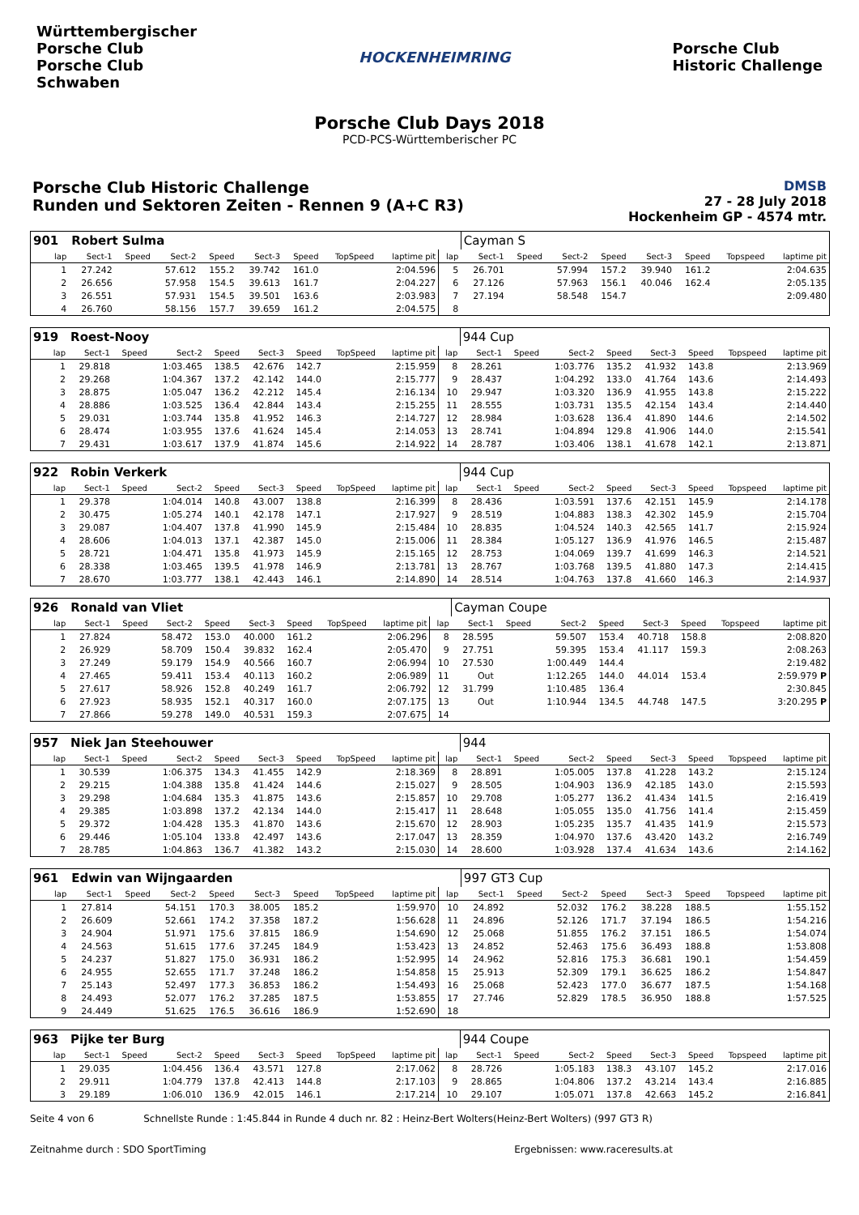Württembergischer
Porsche Club
Porsche Club
Schwaben
HOCKENHEIMRING
Porsche Club
Historic Challenge
Porsche Club Days 2018
PCD-PCS-Württemberischer PC
Porsche Club Historic Challenge
Runden und Sektoren Zeiten - Rennen 9 (A+C R3)
DMSB
27 - 28 July 2018
Hockenheim GP - 4574 mtr.
| 901 | Robert Sulma | | | | | | | | | Cayman S | | | | | | | |
| lap | Sect-1 | Speed | Sect-2 | Speed | Sect-3 | Speed | TopSpeed | laptime pit | lap | Sect-1 | Speed | Sect-2 | Speed | Sect-3 | Speed | Topspeed | laptime pit |
| 1 | 27.242 | | 57.612 | 155.2 | 39.742 | 161.0 | | 2:04.596 | 5 | 26.701 | | 57.994 | 157.2 | 39.940 | 161.2 | | 2:04.635 |
| 2 | 26.656 | | 57.958 | 154.5 | 39.613 | 161.7 | | 2:04.227 | 6 | 27.126 | | 57.963 | 156.1 | 40.046 | 162.4 | | 2:05.135 |
| 3 | 26.551 | | 57.931 | 154.5 | 39.501 | 163.6 | | 2:03.983 | 7 | 27.194 | | 58.548 | 154.7 | | | | 2:09.480 |
| 4 | 26.760 | | 58.156 | 157.7 | 39.659 | 161.2 | | 2:04.575 | 8 | | | | | | | | |
| 919 | Roest-Nooy | | | | | | | | | 944 Cup | | | | | | | |
| lap | Sect-1 | Speed | Sect-2 | Speed | Sect-3 | Speed | TopSpeed | laptime pit | lap | Sect-1 | Speed | Sect-2 | Speed | Sect-3 | Speed | Topspeed | laptime pit |
| 1 | 29.818 | | 1:03.465 | 138.5 | 42.676 | 142.7 | | 2:15.959 | 8 | 28.261 | | 1:03.776 | 135.2 | 41.932 | 143.8 | | 2:13.969 |
| 2 | 29.268 | | 1:04.367 | 137.2 | 42.142 | 144.0 | | 2:15.777 | 9 | 28.437 | | 1:04.292 | 133.0 | 41.764 | 143.6 | | 2:14.493 |
| 3 | 28.875 | | 1:05.047 | 136.2 | 42.212 | 145.4 | | 2:16.134 | 10 | 29.947 | | 1:03.320 | 136.9 | 41.955 | 143.8 | | 2:15.222 |
| 4 | 28.886 | | 1:03.525 | 136.4 | 42.844 | 143.4 | | 2:15.255 | 11 | 28.555 | | 1:03.731 | 135.5 | 42.154 | 143.4 | | 2:14.440 |
| 5 | 29.031 | | 1:03.744 | 135.8 | 41.952 | 146.3 | | 2:14.727 | 12 | 28.984 | | 1:03.628 | 136.4 | 41.890 | 144.6 | | 2:14.502 |
| 6 | 28.474 | | 1:03.955 | 137.6 | 41.624 | 145.4 | | 2:14.053 | 13 | 28.741 | | 1:04.894 | 129.8 | 41.906 | 144.0 | | 2:15.541 |
| 7 | 29.431 | | 1:03.617 | 137.9 | 41.874 | 145.6 | | 2:14.922 | 14 | 28.787 | | 1:03.406 | 138.1 | 41.678 | 142.1 | | 2:13.871 |
| 922 | Robin Verkerk | | | | | | | | | 944 Cup | | | | | | | |
| lap | Sect-1 | Speed | Sect-2 | Speed | Sect-3 | Speed | TopSpeed | laptime pit | lap | Sect-1 | Speed | Sect-2 | Speed | Sect-3 | Speed | Topspeed | laptime pit |
| 1 | 29.378 | | 1:04.014 | 140.8 | 43.007 | 138.8 | | 2:16.399 | 8 | 28.436 | | 1:03.591 | 137.6 | 42.151 | 145.9 | | 2:14.178 |
| 2 | 30.475 | | 1:05.274 | 140.1 | 42.178 | 147.1 | | 2:17.927 | 9 | 28.519 | | 1:04.883 | 138.3 | 42.302 | 145.9 | | 2:15.704 |
| 3 | 29.087 | | 1:04.407 | 137.8 | 41.990 | 145.9 | | 2:15.484 | 10 | 28.835 | | 1:04.524 | 140.3 | 42.565 | 141.7 | | 2:15.924 |
| 4 | 28.606 | | 1:04.013 | 137.1 | 42.387 | 145.0 | | 2:15.006 | 11 | 28.384 | | 1:05.127 | 136.9 | 41.976 | 146.5 | | 2:15.487 |
| 5 | 28.721 | | 1:04.471 | 135.8 | 41.973 | 145.9 | | 2:15.165 | 12 | 28.753 | | 1:04.069 | 139.7 | 41.699 | 146.3 | | 2:14.521 |
| 6 | 28.338 | | 1:03.465 | 139.5 | 41.978 | 146.9 | | 2:13.781 | 13 | 28.767 | | 1:03.768 | 139.5 | 41.880 | 147.3 | | 2:14.415 |
| 7 | 28.670 | | 1:03.777 | 138.1 | 42.443 | 146.1 | | 2:14.890 | 14 | 28.514 | | 1:04.763 | 137.8 | 41.660 | 146.3 | | 2:14.937 |
| 926 | Ronald van Vliet | | | | | | | | | Cayman Coupe | | | | | | | |
| lap | Sect-1 | Speed | Sect-2 | Speed | Sect-3 | Speed | TopSpeed | laptime pit | lap | Sect-1 | Speed | Sect-2 | Speed | Sect-3 | Speed | Topspeed | laptime pit |
| 1 | 27.824 | | 58.472 | 153.0 | 40.000 | 161.2 | | 2:06.296 | 8 | 28.595 | | 59.507 | 153.4 | 40.718 | 158.8 | | 2:08.820 |
| 2 | 26.929 | | 58.709 | 150.4 | 39.832 | 162.4 | | 2:05.470 | 9 | 27.751 | | 59.395 | 153.4 | 41.117 | 159.3 | | 2:08.263 |
| 3 | 27.249 | | 59.179 | 154.9 | 40.566 | 160.7 | | 2:06.994 | 10 | 27.530 | | 1:00.449 | 144.4 | | | | 2:19.482 |
| 4 | 27.465 | | 59.411 | 153.4 | 40.113 | 160.2 | | 2:06.989 | 11 | Out | | 1:12.265 | 144.0 | 44.014 | 153.4 | | 2:59.979 P |
| 5 | 27.617 | | 58.926 | 152.8 | 40.249 | 161.7 | | 2:06.792 | 12 | 31.799 | | 1:10.485 | 136.4 | | | | 2:30.845 |
| 6 | 27.923 | | 58.935 | 152.1 | 40.317 | 160.0 | | 2:07.175 | 13 | Out | | 1:10.944 | 134.5 | 44.748 | 147.5 | | 3:20.295 P |
| 7 | 27.866 | | 59.278 | 149.0 | 40.531 | 159.3 | | 2:07.675 | 14 | | | | | | | | |
| 957 | Niek Jan Steehouwer | | | | | | | | | 944 | | | | | | | |
| lap | Sect-1 | Speed | Sect-2 | Speed | Sect-3 | Speed | TopSpeed | laptime pit | lap | Sect-1 | Speed | Sect-2 | Speed | Sect-3 | Speed | Topspeed | laptime pit |
| 1 | 30.539 | | 1:06.375 | 134.3 | 41.455 | 142.9 | | 2:18.369 | 8 | 28.891 | | 1:05.005 | 137.8 | 41.228 | 143.2 | | 2:15.124 |
| 2 | 29.215 | | 1:04.388 | 135.8 | 41.424 | 144.6 | | 2:15.027 | 9 | 28.505 | | 1:04.903 | 136.9 | 42.185 | 143.0 | | 2:15.593 |
| 3 | 29.298 | | 1:04.684 | 135.3 | 41.875 | 143.6 | | 2:15.857 | 10 | 29.708 | | 1:05.277 | 136.2 | 41.434 | 141.5 | | 2:16.419 |
| 4 | 29.385 | | 1:03.898 | 137.2 | 42.134 | 144.0 | | 2:15.417 | 11 | 28.648 | | 1:05.055 | 135.0 | 41.756 | 141.4 | | 2:15.459 |
| 5 | 29.372 | | 1:04.428 | 135.3 | 41.870 | 143.6 | | 2:15.670 | 12 | 28.903 | | 1:05.235 | 135.7 | 41.435 | 141.9 | | 2:15.573 |
| 6 | 29.446 | | 1:05.104 | 133.8 | 42.497 | 143.6 | | 2:17.047 | 13 | 28.359 | | 1:04.970 | 137.6 | 43.420 | 143.2 | | 2:16.749 |
| 7 | 28.785 | | 1:04.863 | 136.7 | 41.382 | 143.2 | | 2:15.030 | 14 | 28.600 | | 1:03.928 | 137.4 | 41.634 | 143.6 | | 2:14.162 |
| 961 | Edwin van Wijngaarden | | | | | | | | | 997 GT3 Cup | | | | | | | |
| lap | Sect-1 | Speed | Sect-2 | Speed | Sect-3 | Speed | TopSpeed | laptime pit | lap | Sect-1 | Speed | Sect-2 | Speed | Sect-3 | Speed | Topspeed | laptime pit |
| 1 | 27.814 | | 54.151 | 170.3 | 38.005 | 185.2 | | 1:59.970 | 10 | 24.892 | | 52.032 | 176.2 | 38.228 | 188.5 | | 1:55.152 |
| 2 | 26.609 | | 52.661 | 174.2 | 37.358 | 187.2 | | 1:56.628 | 11 | 24.896 | | 52.126 | 171.7 | 37.194 | 186.5 | | 1:54.216 |
| 3 | 24.904 | | 51.971 | 175.6 | 37.815 | 186.9 | | 1:54.690 | 12 | 25.068 | | 51.855 | 176.2 | 37.151 | 186.5 | | 1:54.074 |
| 4 | 24.563 | | 51.615 | 177.6 | 37.245 | 184.9 | | 1:53.423 | 13 | 24.852 | | 52.463 | 175.6 | 36.493 | 188.8 | | 1:53.808 |
| 5 | 24.237 | | 51.827 | 175.0 | 36.931 | 186.2 | | 1:52.995 | 14 | 24.962 | | 52.816 | 175.3 | 36.681 | 190.1 | | 1:54.459 |
| 6 | 24.955 | | 52.655 | 171.7 | 37.248 | 186.2 | | 1:54.858 | 15 | 25.913 | | 52.309 | 179.1 | 36.625 | 186.2 | | 1:54.847 |
| 7 | 25.143 | | 52.497 | 177.3 | 36.853 | 186.2 | | 1:54.493 | 16 | 25.068 | | 52.423 | 177.0 | 36.677 | 187.5 | | 1:54.168 |
| 8 | 24.493 | | 52.077 | 176.2 | 37.285 | 187.5 | | 1:53.855 | 17 | 27.746 | | 52.829 | 178.5 | 36.950 | 188.8 | | 1:57.525 |
| 9 | 24.449 | | 51.625 | 176.5 | 36.616 | 186.9 | | 1:52.690 | 18 | | | | | | | | |
| 963 | Pijke ter Burg | | | | | | | | | 944 Coupe | | | | | | | |
| lap | Sect-1 | Speed | Sect-2 | Speed | Sect-3 | Speed | TopSpeed | laptime pit | lap | Sect-1 | Speed | Sect-2 | Speed | Sect-3 | Speed | Topspeed | laptime pit |
| 1 | 29.035 | | 1:04.456 | 136.4 | 43.571 | 127.8 | | 2:17.062 | 8 | 28.726 | | 1:05.183 | 138.3 | 43.107 | 145.2 | | 2:17.016 |
| 2 | 29.911 | | 1:04.779 | 137.8 | 42.413 | 144.8 | | 2:17.103 | 9 | 28.865 | | 1:04.806 | 137.2 | 43.214 | 143.4 | | 2:16.885 |
| 3 | 29.189 | | 1:06.010 | 136.9 | 42.015 | 146.1 | | 2:17.214 | 10 | 29.107 | | 1:05.071 | 137.8 | 42.663 | 145.2 | | 2:16.841 |
Seite 4 von 6 Schnellste Runde : 1:45.844 in Runde 4 duch nr. 82 : Heinz-Bert Wolters(Heinz-Bert Wolters) (997 GT3 R)
Zeitnahme durch : SDO SportTiming Ergebnissen: www.raceresults.at